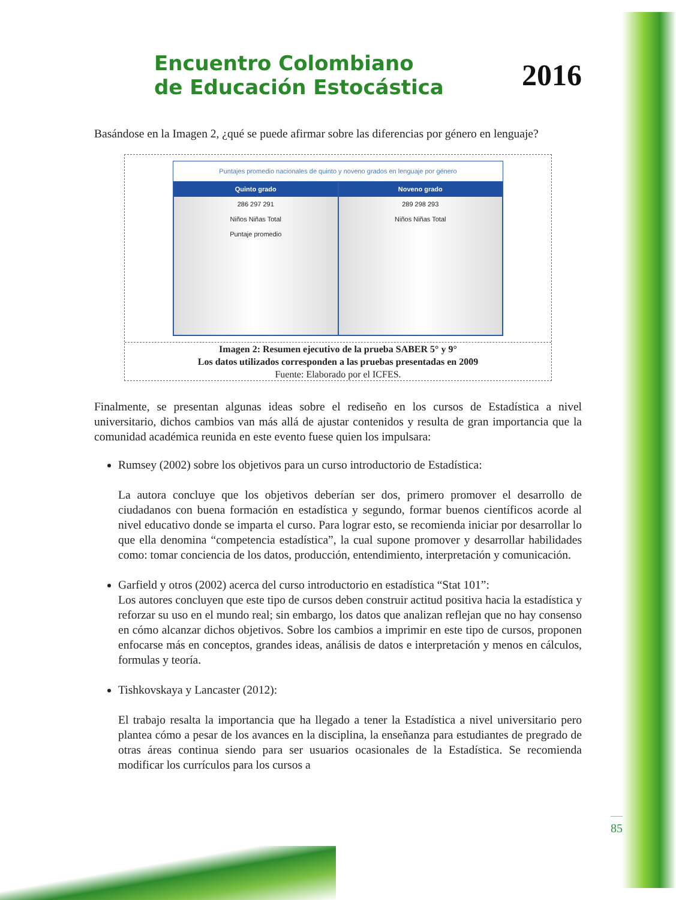Encuentro Colombiano
de Educación Estocástica
2016
Basándose en la Imagen 2, ¿qué se puede afirmar sobre las diferencias por género en lenguaje?
Puntajes promedio nacionales de quinto y noveno grados en lenguaje por género
Quinto grado
286 297 291
Niños Niñas Total
Puntaje promedio
Noveno grado
289 298 293
Niños Niñas Total
Imagen 2: Resumen ejecutivo de la prueba SABER 5° y 9°
Los datos utilizados corresponden a las pruebas presentadas en 2009
Fuente: Elaborado por el ICFES.
Finalmente, se presentan algunas ideas sobre el rediseño en los cursos de Estadística a nivel universitario, dichos cambios van más allá de ajustar contenidos y resulta de gran importancia que la comunidad académica reunida en este evento fuese quien los impulsara:
Rumsey (2002) sobre los objetivos para un curso introductorio de Estadística:
La autora concluye que los objetivos deberían ser dos, primero promover el desarrollo de ciudadanos con buena formación en estadística y segundo, formar buenos científicos acorde al nivel educativo donde se imparta el curso. Para lograr esto, se recomienda iniciar por desarrollar lo que ella denomina “competencia estadística”, la cual supone promover y desarrollar habilidades como: tomar conciencia de los datos, producción, entendimiento, interpretación y comunicación.
Garfield y otros (2002) acerca del curso introductorio en estadística “Stat 101”:
Los autores concluyen que este tipo de cursos deben construir actitud positiva hacia la estadística y reforzar su uso en el mundo real; sin embargo, los datos que analizan reflejan que no hay consenso en cómo alcanzar dichos objetivos. Sobre los cambios a imprimir en este tipo de cursos, proponen enfocarse más en conceptos, grandes ideas, análisis de datos e interpretación y menos en cálculos, formulas y teoría.
Tishkovskaya y Lancaster (2012):
El trabajo resalta la importancia que ha llegado a tener la Estadística a nivel universitario pero plantea cómo a pesar de los avances en la disciplina, la enseñanza para estudiantes de pregrado de otras áreas continua siendo para ser usuarios ocasionales de la Estadística. Se recomienda modificar los currículos para los cursos a
85